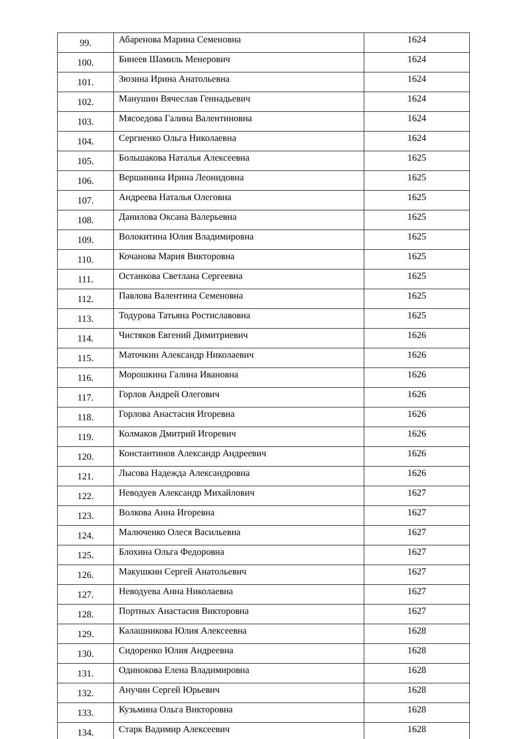| 99. | Абаренова Марина Семеновна | 1624 |
| 100. | Бинеев Шамиль Менерович | 1624 |
| 101. | Зюзина Ирина Анатольевна | 1624 |
| 102. | Манушин Вячеслав Геннадьевич | 1624 |
| 103. | Мясоедова Галина Валентиновна | 1624 |
| 104. | Сергиенко Ольга Николаевна | 1624 |
| 105. | Большакова Наталья Алексеевна | 1625 |
| 106. | Вершинина Ирина Леонидовна | 1625 |
| 107. | Андреева Наталья Олеговна | 1625 |
| 108. | Данилова Оксана Валерьевна | 1625 |
| 109. | Волокитина Юлия Владимировна | 1625 |
| 110. | Кочанова Мария Викторовна | 1625 |
| 111. | Останкова Светлана Сергеевна | 1625 |
| 112. | Павлова Валентина Семеновна | 1625 |
| 113. | Тодурова Татьяна Ростиславовна | 1625 |
| 114. | Чистяков Евгений Димитриевич | 1626 |
| 115. | Маточкин Александр Николаевич | 1626 |
| 116. | Морошкина Галина Ивановна | 1626 |
| 117. | Горлов Андрей Олегович | 1626 |
| 118. | Горлова Анастасия Игоревна | 1626 |
| 119. | Колмаков Дмитрий Игоревич | 1626 |
| 120. | Константинов Александр Андреевич | 1626 |
| 121. | Лысова Надежда Александровна | 1626 |
| 122. | Неводуев Александр Михайлович | 1627 |
| 123. | Волкова Анна Игоревна | 1627 |
| 124. | Малюченко Олеся Васильевна | 1627 |
| 125. | Блохина Ольга Федоровна | 1627 |
| 126. | Макушкин Сергей Анатольевич | 1627 |
| 127. | Неводуева Анна Николаевна | 1627 |
| 128. | Портных Анастасия Викторовна | 1627 |
| 129. | Калашникова Юлия Алексеевна | 1628 |
| 130. | Сидоренко Юлия Андреевна | 1628 |
| 131. | Одинокова Елена Владимировна | 1628 |
| 132. | Анучин Сергей Юрьевич | 1628 |
| 133. | Кузьмина Ольга Викторовна | 1628 |
| 134. | Старк Вадимир Алексеевич | 1628 |